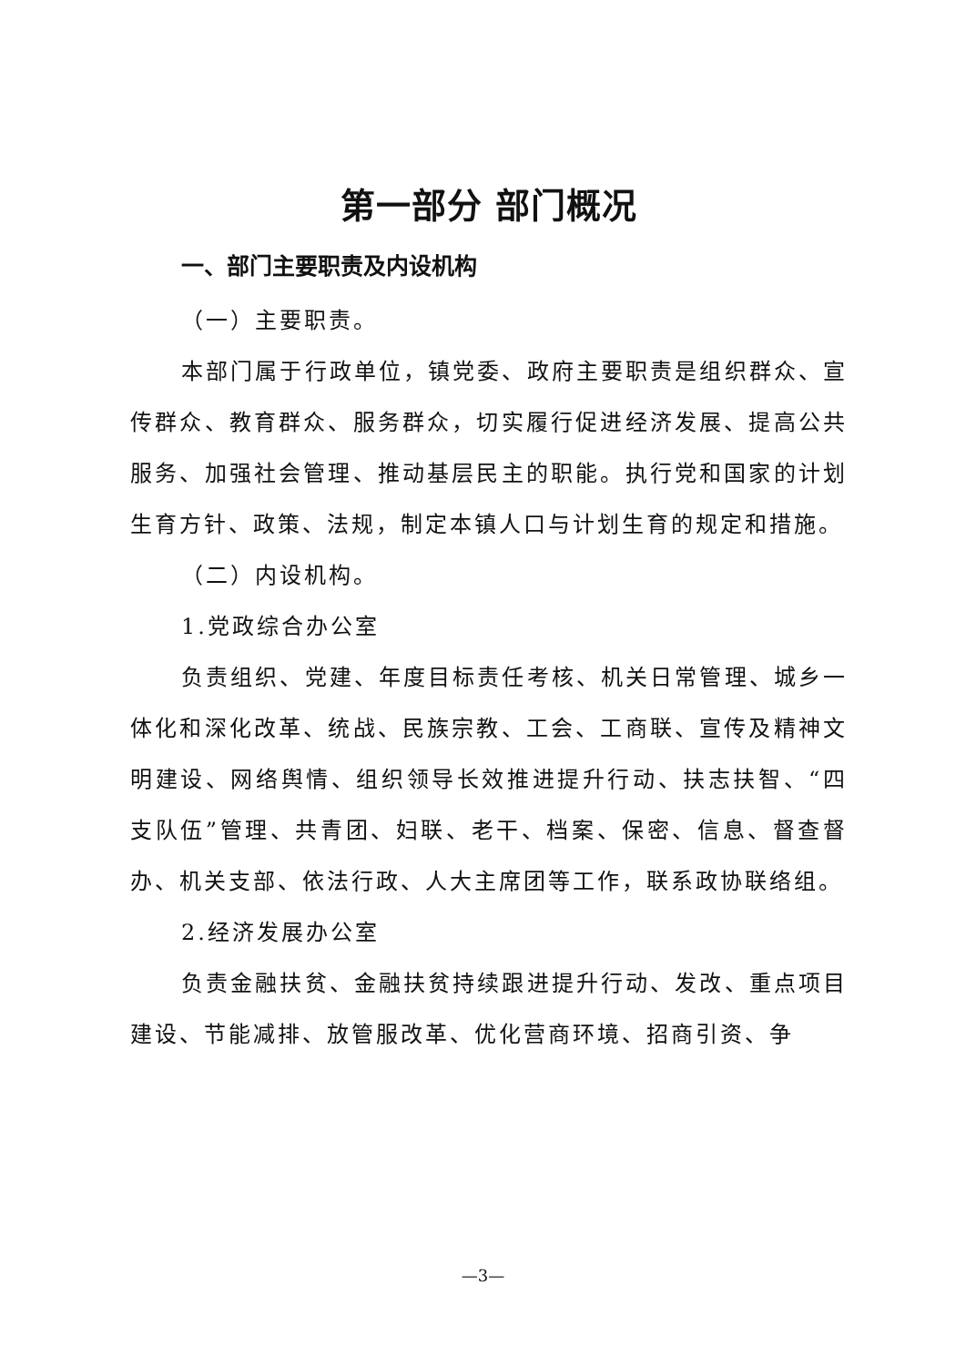第一部分 部门概况
一、部门主要职责及内设机构
（一）主要职责。
本部门属于行政单位，镇党委、政府主要职责是组织群众、宣传群众、教育群众、服务群众，切实履行促进经济发展、提高公共服务、加强社会管理、推动基层民主的职能。执行党和国家的计划生育方针、政策、法规，制定本镇人口与计划生育的规定和措施。
（二）内设机构。
1.党政综合办公室
负责组织、党建、年度目标责任考核、机关日常管理、城乡一体化和深化改革、统战、民族宗教、工会、工商联、宣传及精神文明建设、网络舆情、组织领导长效推进提升行动、扶志扶智、“四支队伍”管理、共青团、妇联、老干、档案、保密、信息、督查督办、机关支部、依法行政、人大主席团等工作，联系政协联络组。
2.经济发展办公室
负责金融扶贫、金融扶贫持续跟进提升行动、发改、重点项目建设、节能减排、放管服改革、优化营商环境、招商引资、争
—3—